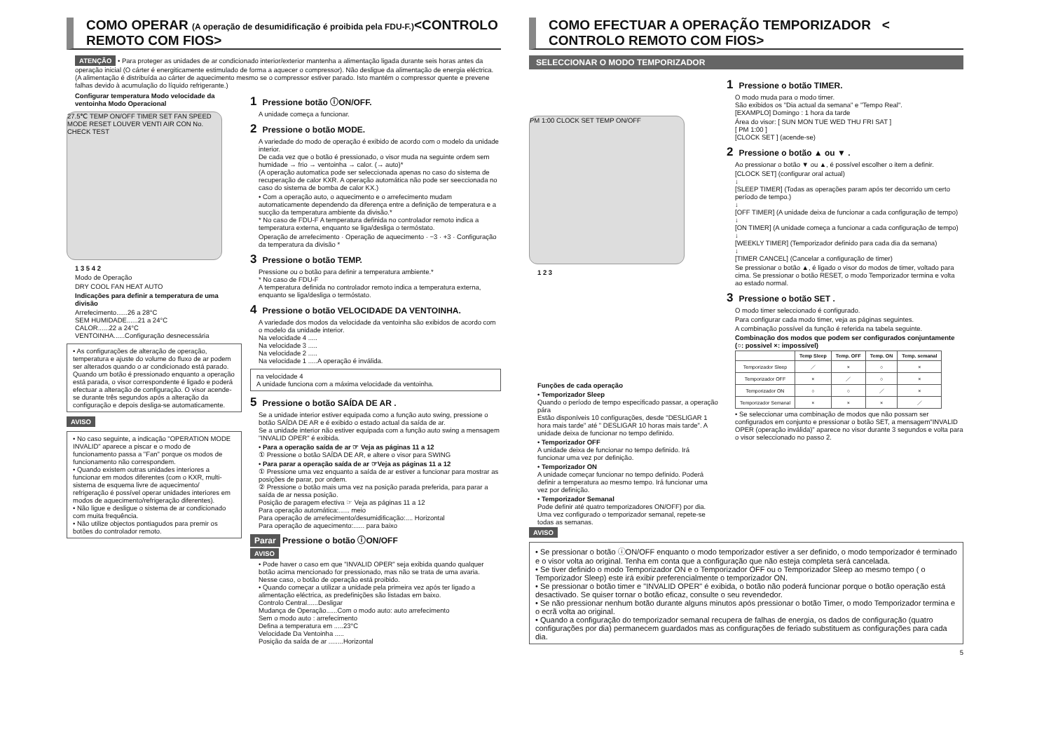COMO OPERAR (A operação de desumidificação é proibida pela FDU-F.)<CONTROLO REMOTO COM FIOS>
ATENÇÃO • Para proteger as unidades de ar condicionado interior/exterior mantenha a alimentação ligada durante seis horas antes da operação inicial (O cárter é energiticamente estimulado de forma a aquecer o compressor). Não desligue da alimentação de energia eléctrica. (A alimentação é distribuída ao cárter de aquecimento mesmo se o compressor estiver parado. Isto mantém o compressor quente e prevene falhas devido à acumulação do líquido refrigerante.)
Configurar temperatura Modo velocidade da ventoinha Modo Operacional
27.5℃ TEMP ON/OFF TIMER SET FAN SPEED MODE RESET LOUVER VENTI AIR CON No. CHECK TEST
1 3 5 4 2
Modo de Operação
DRY COOL FAN HEAT AUTO
Indicações para definir a temperatura de uma divisão
Arrefecimento......26 a 28°C
SEM HUMIDADE......21 a 24°C
CALOR......22 a 24°C
VENTOINHA......Configuração desnecessária
• As configurações de alteração de operação, temperatura e ajuste do volume do fluxo de ar podem ser alterados quando o ar condicionado está parado. Quando um botão é pressionado enquanto a operação está parada, o visor correspondente é ligado e poderá efectuar a alteração de configuração. O visor acende-se durante três segundos após a alteração da configuração e depois desliga-se automaticamente.
AVISO
• No caso seguinte, a indicação "OPERATION MODE INVALID" aparece a piscar e o modo de funcionamento passa a "Fan" porque os modos de funcionamento não correspondem.
• Quando existem outras unidades interiores a funcionar em modos diferentes (com o KXR, multi-sistema de esquema livre de aquecimento/ refrigeração é possível operar unidades interiores em modos de aquecimento/refrigeração diferentes).
• Não ligue e desligue o sistema de ar condicionado com muita frequência.
• Não utilize objectos pontiagudos para premir os botões do controlador remoto.
1 Pressione botão ⓘON/OFF.
A unidade começa a funcionar.
2 Pressione o botão MODE.
A variedade do modo de operação é exibido de acordo com o modelo da unidade interior.
De cada vez que o botão é pressionado, o visor muda na seguinte ordem sem humidade → frio → ventoinha → calor. (→ auto)*
(A operação automatica pode ser seleccionada apenas no caso do sistema de recuperação de calor KXR. A operação automática não pode ser seeccionada no caso do sistema de bomba de calor KX.)
• Com a operação auto, o aquecimento e o arrefecimento mudam automaticamente dependendo da diferença entre a definição de temperatura e a sucção da temperatura ambiente da divisão.*
* No caso de FDU-F A temperatura definida no controlador remoto indica a temperatura externa, enquanto se liga/desliga o termóstato.
Operação de arrefecimento · Operação de aquecimento · −3 · +3 · Configuração da temperatura da divisão *
3 Pressione o botão TEMP.
Pressione ou o botão para definir a temperatura ambiente.*
* No caso de FDU-F
A temperatura definida no controlador remoto indica a temperatura externa, enquanto se liga/desliga o termóstato.
4 Pressione o botão VELOCIDADE DA VENTOINHA.
A variedade dos modos da velocidade da ventoinha são exibidos de acordo com o modelo da unidade interior.
Na velocidade 4 .....
Na velocidade 3 .....
Na velocidade 2 .....
Na velocidade 1 .....A operação é inválida.
na velocidade 4
A unidade funciona com a máxima velocidade da ventoinha.
5 Pressione o botão SAÍDA DE AR .
Se a unidade interior estiver equipada como a função auto swing, pressione o botão SAÍDA DE AR e é exibido o estado actual da saída de ar.
Se a unidade interior não estiver equipada com a função auto swing a mensagem "INVALID OPER" é exibida.
• Para a operação saída de ar ☞ Veja as páginas 11 a 12
① Pressione o botão SAÍDA DE AR, e altere o visor para SWING
• Para parar a operação saída de ar ☞Veja as páginas 11 a 12
① Pressione uma vez enquanto a saída de ar estiver a funcionar para mostrar as posições de parar, por ordem.
② Pressione o botão mais uma vez na posição parada preferida, para parar a saída de ar nessa posição.
Posição de paragem efectiva ☞ Veja as páginas 11 a 12
Para operação automática:...... meio
Para operação de arrefecimento/desumidificação:.... Horizontal
Para operação de aquecimento:...... para baixo
Parar Pressione o botão ⓘON/OFF
AVISO
• Pode haver o caso em que "INVALID OPER" seja exibida quando qualquer botão acima mencionado for pressionado, mas não se trata de uma avaria.
Nesse caso, o botão de operação está proibido.
• Quando começar a utilizar a unidade pela primeira vez após ter ligado a alimentação eléctrica, as predefinições são listadas em baixo.
Controlo Central......Desligar
Mudança de Operação......Com o modo auto: auto arrefecimento
Sem o modo auto : arrefecimento
Defina a temperatura em .....23°C
Velocidade Da Ventoinha .....
Posição da saída de ar ........Horizontal
COMO EFECTUAR A OPERAÇÃO TEMPORIZADOR < CONTROLO REMOTO COM FIOS>
SELECCIONAR O MODO TEMPORIZADOR
PM 1:00 CLOCK SET TEMP ON/OFF
1 2 3
Funções de cada operação
• Temporizador Sleep
Quando o período de tempo especificado passar, a operação pára
Estão disponíveis 10 configurações, desde "DESLIGAR 1 hora mais tarde" até " DESLIGAR 10 horas mais tarde". A unidade deixa de funcionar no tempo definido.
• Temporizador OFF
A unidade deixa de funcionar no tempo definido. Irá funcionar uma vez por definição.
• Temporizador ON
A unidade começar funcionar no tempo definido. Poderá definir a temperatura ao mesmo tempo. Irá funcionar uma vez por definição.
• Temporizador Semanal
Pode definir até quatro temporizadores ON/OFF) por dia. Uma vez configurado o temporizador semanal, repete-se todas as semanas.
AVISO
1 Pressione o botão TIMER.
O modo muda para o modo timer.
São exibidos os "Dia actual da semana" e "Tempo Real".
[EXAMPLO] Domingo : 1 hora da tarde
Área do visor: [ SUN MON TUE WED THU FRI SAT ]
[ PM 1:00 ]
[CLOCK SET ] (acende-se)
2 Pressione o botão ▲ ou ▼ .
Ao pressionar o botão ▼ ou ▲, é possível escolher o item a definir.
[CLOCK SET] (configurar oral actual)
↓
[SLEEP TIMER] (Todas as operações param após ter decorrido um certo período de tempo.)
↓
[OFF TIMER] (A unidade deixa de funcionar a cada configuração de tempo)
↓
[ON TIMER] (A unidade começa a funcionar a cada configuração de tempo)
↓
[WEEKLY TIMER] (Temporizador definido para cada dia da semana)
↓
[TIMER CANCEL] (Cancelar a configuração de timer)
Se pressionar o botão ▲, é ligado o visor do modos de timer, voltado para cima. Se pressionar o botão RESET, o modo Temporizador termina e volta ao estado normal.
3 Pressione o botão SET .
O modo timer seleccionado é configurado.
Para configurar cada modo timer, veja as páginas seguintes.
A combinação possível da função é referida na tabela seguinte.
Combinação dos modos que podem ser configurados conjuntamente
(○: possivel ×: impossível)
| | Temp Sleep | Temp. OFF | Temp. ON | Temp. semanal |
| --- | --- | --- | --- | --- |
| Temporizador Sleep | ／ | × | ○ | × |
| Temporizador OFF | × | ／ | ○ | × |
| Temporizador ON | ○ | ○ | ／ | × |
| Temporizador Semanal | × | × | × | ／ |
• Se seleccionar uma combinação de modos que não possam ser configurados em conjunto e pressionar o botão SET, a mensagem"INVALID OPER (operação inválida)" aparece no visor durante 3 segundos e volta para o visor seleccionado no passo 2.
• Se pressionar o botão ⓘON/OFF enquanto o modo temporizador estiver a ser definido, o modo temporizador é terminado e o visor volta ao original. Tenha em conta que a configuração que não esteja completa será cancelada.
• Se tiver definido o modo Temporizador ON e o Temporizador OFF ou o Temporizador Sleep ao mesmo tempo ( o Temporizador Sleep) este irá exibir preferencialmente o temporizador ON.
• Se pressionar o botão timer e "INVALID OPER" é exibida, o botão não poderá funcionar porque o botão operação está desactivado. Se quiser tornar o botão eficaz, consulte o seu revendedor.
• Se não pressionar nenhum botão durante alguns minutos após pressionar o botão Timer, o modo Temporizador termina e o ecrã volta ao original.
• Quando a configuração do temporizador semanal recupera de falhas de energia, os dados de configuração (quatro configurações por dia) permanecem guardados mas as configurações de feriado substituem as configurações para cada dia.
5